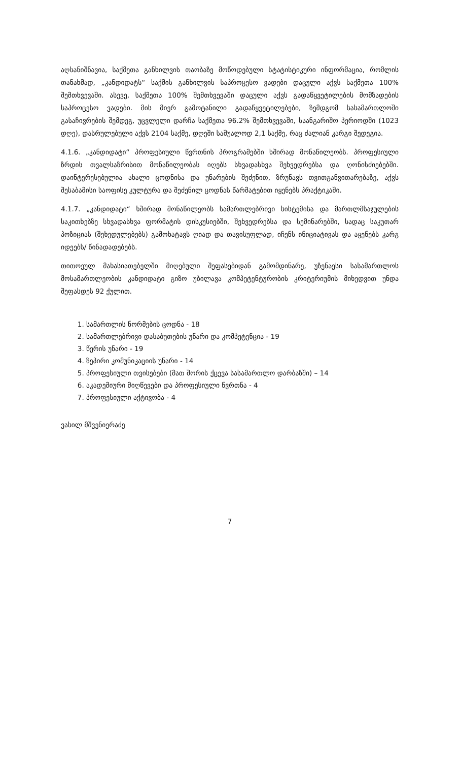აღსანიშნავია, საქმეთა განხილვის თაობაზე მოწოდებული სტატისტიკური ინფორმაცია, რომლის თანახმად, „კანდიდატს“ საქმის განხილვის საპროცესო ვადები დაცული აქვს საქმეთა 100% შემთხვევაში. ასევე, საქმეთა 100% შემთხვევაში დაცული აქვს გადაწყვეტილების მომზადების საპროცესო ვადები. მის მიერ გამოტანილი გადაწყვეტილებები, ზემდგომ სასამართლოში გასაჩივრების შემდეგ, უცვლელი დარჩა საქმეთა 96.2% შემთხვევაში, საანგარიშო პერიოდში (1023 დღე), დასრულებული აქვს 2104 საქმე, დღეში საშუალოდ 2,1 საქმე, რაც ძალიან კარგი შედეგია.
4.1.6. „კანდიდატი“ პროფესიული წვრთნის პროგრამებში ხშირად მონაწილეობს. პროფესიული ზრდის თვალსაზრისით მონაწილეობას იღებს სხვადასხვა შეხვედრებსა და ღონისძიებებში. დაინტერესებულია ახალი ცოდნისა და უნარების შეძენით, ზრუნავს თვითგანვითარებაზე, აქვს შესაბამისი საოფისე კულტურა და შეძენილ ცოდნას წარმატებით იყენებს პრაქტიკაში.
4.1.7. „კანდიდატი“ ხშირად მონაწილეობს სამართლებრივი სისტემისა და მართლმსაჯულების საკითხებზე სხვადასხვა ფორმატის დისკუსიებში, შეხვედრებსა და სემინარებში, სადაც საკუთარ პოზიციას (შეხედულებებს) გამოხატავს ღიად და თავისუფლად, იჩენს ინიციატივას და აყენებს კარგ იდეებს/ წინადადებებს.
თითოეულ მახასიათებელში მიღებული შეფასებიდან გამომდინარე, უზენაესი სასამართლოს მოსამართლეობის კანდიდატი გიზო უბილავა კომპეტენტურობის კრიტერიუმის მიხედვით უნდა შეფასდეს 92 ქულით.
1. სამართლის ნორმების ცოდნა - 18
2. სამართლებრივი დასაბუთების უნარი და კომპეტენცია - 19
3. წერის უნარი - 19
4. ზეპირი კომუნიკაციის უნარი - 14
5. პროფესიული თვისებები (მათ შორის ქცევა სასამართლო დარბაზში) – 14
6. აკადემიური მიღწევები და პროფესიული წვრთნა - 4
7. პროფესიული აქტივობა - 4
ვასილ მშვენიერაძე
7